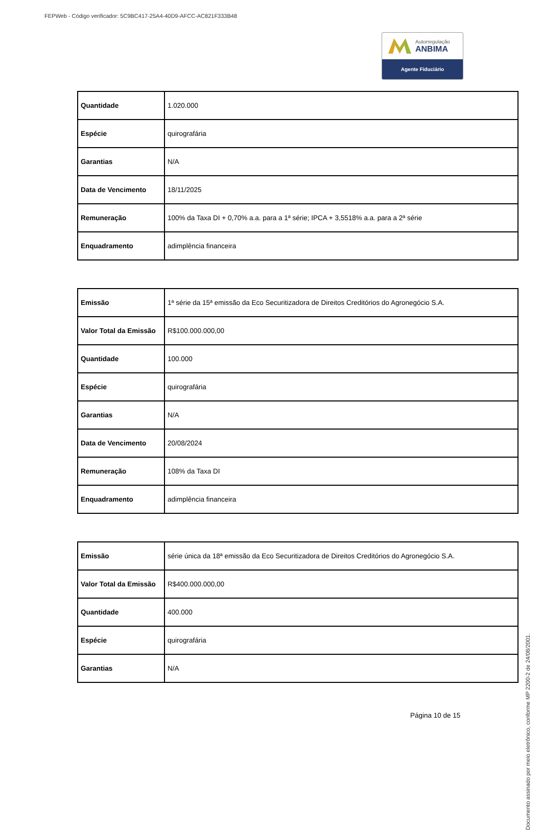FEPWeb - Código verificador: 5C9BC417-25A4-40D9-AFCC-AC821F333B48
Autorregulação
ANBIMA
Agente Fiduciário
| Quantidade | 1.020.000 |
| Espécie | quirografária |
| Garantias | N/A |
| Data de Vencimento | 18/11/2025 |
| Remuneração | 100% da Taxa DI + 0,70% a.a. para a 1ª série; IPCA + 3,5518% a.a. para a 2ª série |
| Enquadramento | adimplência financeira |
| Emissão | 1ª série da 15ª emissão da Eco Securitizadora de Direitos Creditórios do Agronegócio S.A. |
| Valor Total da Emissão | R$100.000.000,00 |
| Quantidade | 100.000 |
| Espécie | quirografária |
| Garantias | N/A |
| Data de Vencimento | 20/08/2024 |
| Remuneração | 108% da Taxa DI |
| Enquadramento | adimplência financeira |
| Emissão | série única da 18ª emissão da Eco Securitizadora de Direitos Creditórios do Agronegócio S.A. |
| Valor Total da Emissão | R$400.000.000,00 |
| Quantidade | 400.000 |
| Espécie | quirografária |
| Garantias | N/A |
Página 10 de 15
Documento assinado por meio eletrônico, conforme MP 2200-2 de 24/08/2001.